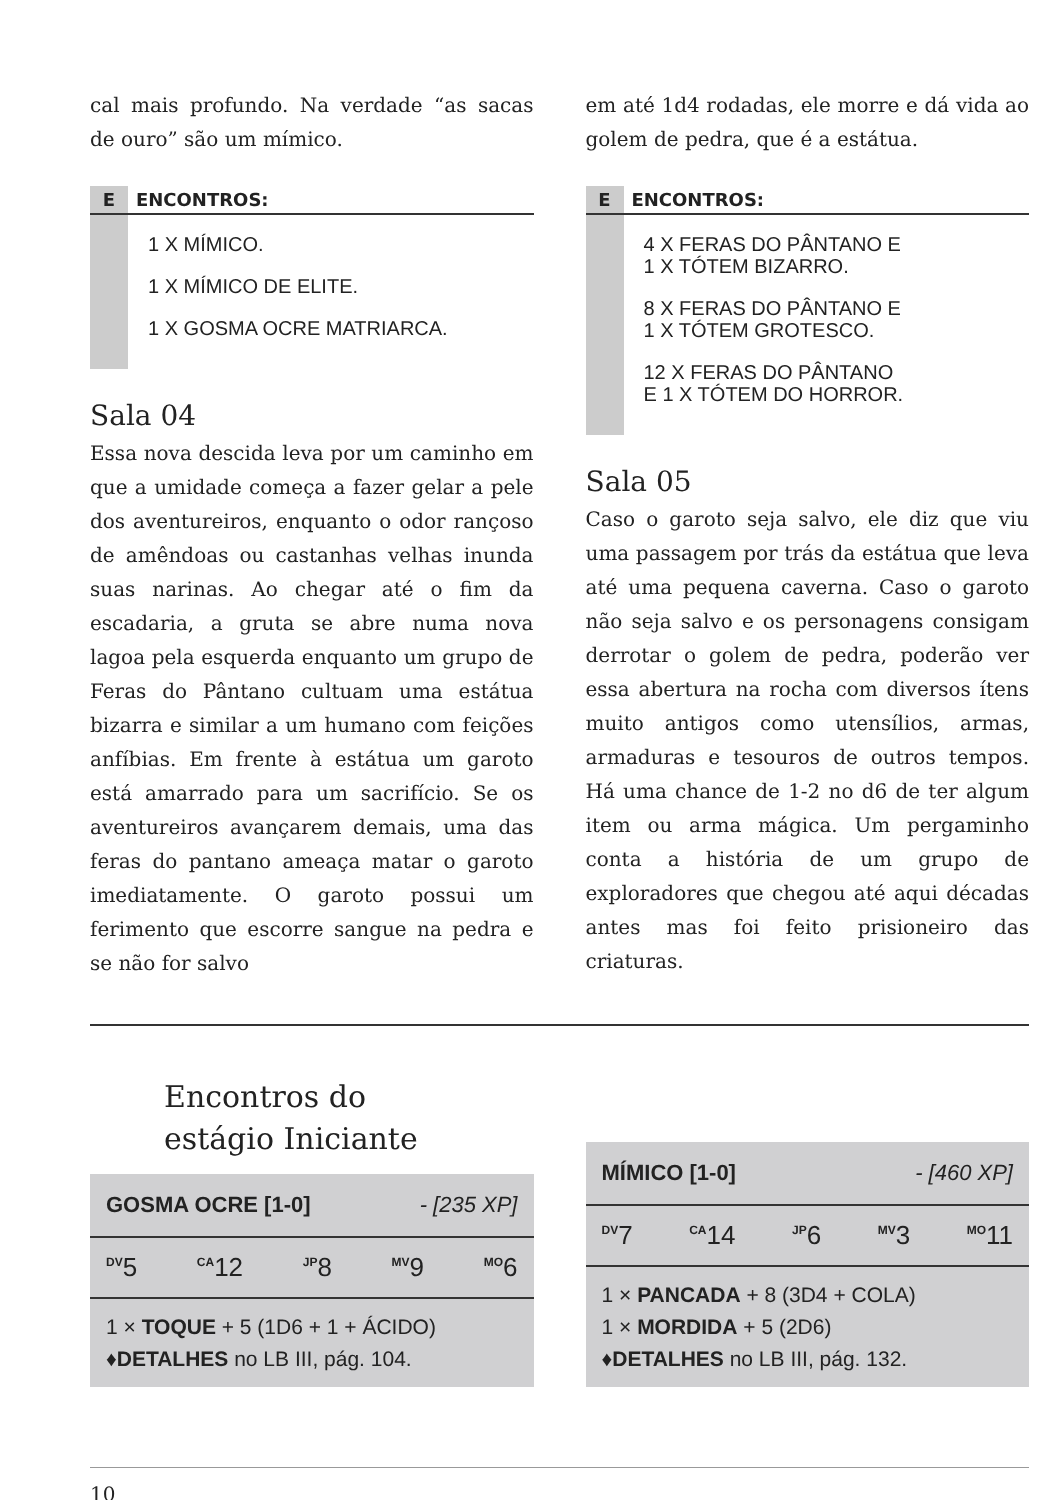cal mais profundo. Na verdade “as sacas de ouro” são um mímico.
E ENCONTROS:
1 X MÍMICO.
1 X MÍMICO DE ELITE.
1 X GOSMA OCRE MATRIARCA.
Sala 04
Essa nova descida leva por um caminho em que a umidade começa a fazer gelar a pele dos aventureiros, enquanto o odor rançoso de amêndoas ou castanhas velhas inunda suas narinas. Ao chegar até o fim da escadaria, a gruta se abre numa nova lagoa pela esquerda enquanto um grupo de Feras do Pântano cultuam uma estátua bizarra e similar a um humano com feições anfíbias. Em frente à estátua um garoto está amarrado para um sacrifício. Se os aventureiros avançarem demais, uma das feras do pantano ameaça matar o garoto imediatamente. O garoto possui um ferimento que escorre sangue na pedra e se não for salvo
em até 1d4 rodadas, ele morre e dá vida ao golem de pedra, que é a estátua.
E ENCONTROS:
4 X FERAS DO PÂNTANO E
1 X TÓTEM BIZARRO.
8 X FERAS DO PÂNTANO E
1 X TÓTEM GROTESCO.
12 X FERAS DO PÂNTANO
E 1 X TÓTEM DO HORROR.
Sala 05
Caso o garoto seja salvo, ele diz que viu uma passagem por trás da estátua que leva até uma pequena caverna. Caso o garoto não seja salvo e os personagens consigam derrotar o golem de pedra, poderão ver essa abertura na rocha com diversos ítens muito antigos como utensílios, armas, armaduras e tesouros de outros tempos. Há uma chance de 1-2 no d6 de ter algum item ou arma mágica. Um pergaminho conta a história de um grupo de exploradores que chegou até aqui décadas antes mas foi feito prisioneiro das criaturas.
Encontros do
estágio Iniciante
GOSMA OCRE [1-0] - [235 XP]
<sup>DV</sup>5 <sup>CA</sup>12 <sup>JP</sup>8 <sup>MV</sup>9 <sup>MO</sup>6
1 × TOQUE + 5 (1D6 + 1 + ÁCIDO)
♦DETALHES no LB III, pág. 104.
MÍMICO [1-0] - [460 XP]
<sup>DV</sup>7 <sup>CA</sup>14 <sup>JP</sup>6 <sup>MV</sup>3 <sup>MO</sup>11
1 × PANCADA + 8 (3D4 + COLA)
1 × MORDIDA + 5 (2D6)
♦DETALHES no LB III, pág. 132.
10